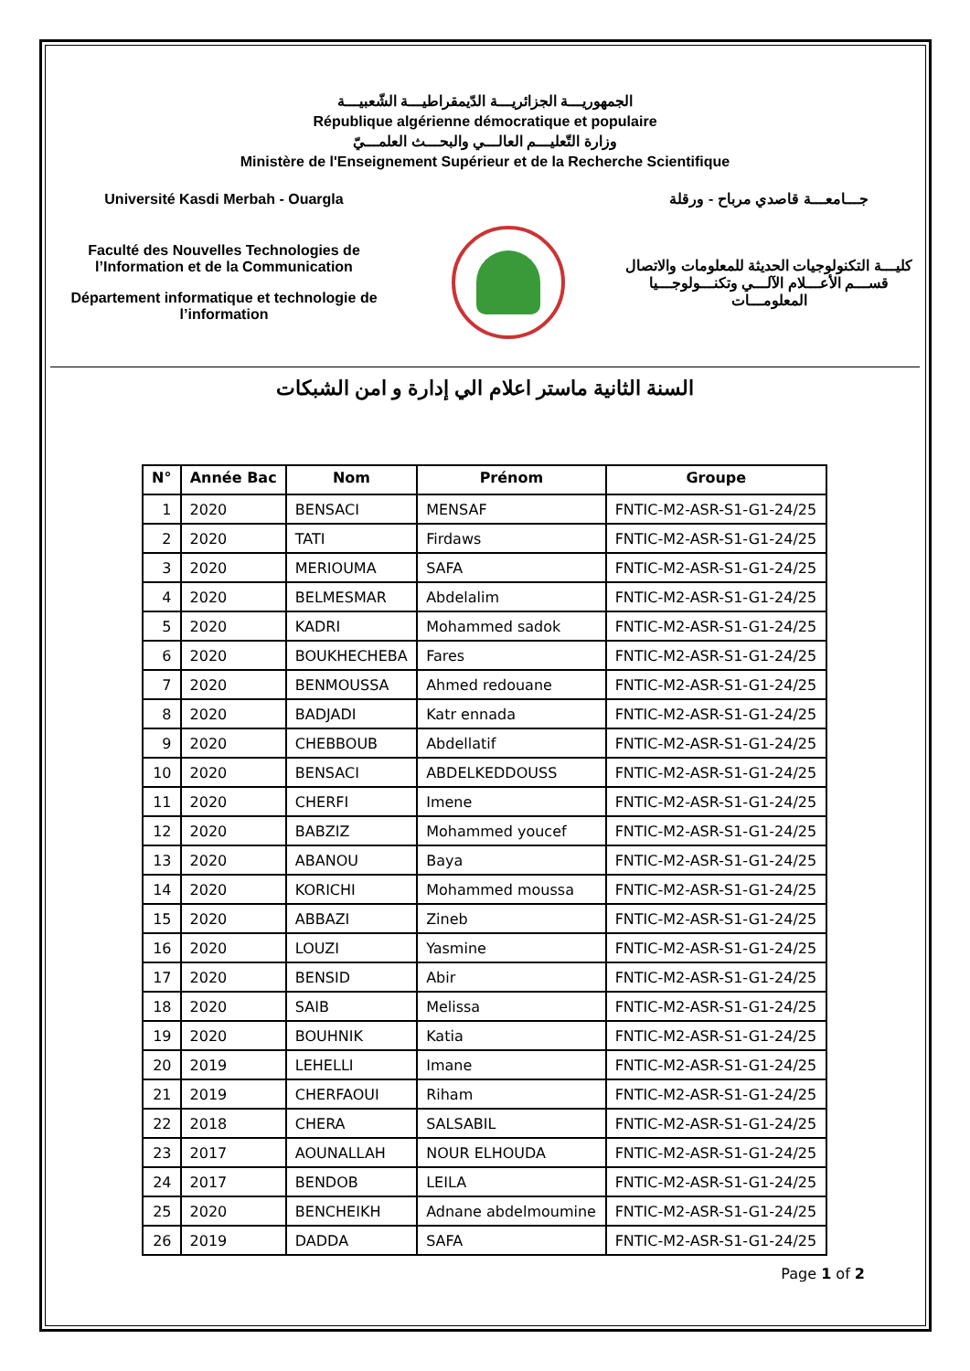الجمهوريـــة الجزائريـــة الدّيمقراطيـــة الشّعبيـــة
République algérienne démocratique et populaire
وزارة التّعليـــم العالـــي والبحـــث العلمـــيّ
Ministère de l'Enseignement Supérieur et de la Recherche Scientifique
Université Kasdi Merbah - Ouargla جـــامعـــة قاصدي مرباح - ورقلة
Faculté des Nouvelles Technologies de l’Information et de la Communication
Département informatique et technologie de l’information
كليـــة التكنولوجيات الحديثة للمعلومات والاتصال
قســـم الأعـــلام الآلـــي وتكنـــولوجـــيا المعلومـــات
السنة الثانية ماستر اعلام الي إدارة و امن الشبكات
| N° | Année Bac | Nom | Prénom | Groupe |
| --- | --- | --- | --- | --- |
| 1 | 2020 | BENSACI | MENSAF | FNTIC-M2-ASR-S1-G1-24/25 |
| 2 | 2020 | TATI | Firdaws | FNTIC-M2-ASR-S1-G1-24/25 |
| 3 | 2020 | MERIOUMA | SAFA | FNTIC-M2-ASR-S1-G1-24/25 |
| 4 | 2020 | BELMESMAR | Abdelalim | FNTIC-M2-ASR-S1-G1-24/25 |
| 5 | 2020 | KADRI | Mohammed sadok | FNTIC-M2-ASR-S1-G1-24/25 |
| 6 | 2020 | BOUKHECHEBA | Fares | FNTIC-M2-ASR-S1-G1-24/25 |
| 7 | 2020 | BENMOUSSA | Ahmed redouane | FNTIC-M2-ASR-S1-G1-24/25 |
| 8 | 2020 | BADJADI | Katr ennada | FNTIC-M2-ASR-S1-G1-24/25 |
| 9 | 2020 | CHEBBOUB | Abdellatif | FNTIC-M2-ASR-S1-G1-24/25 |
| 10 | 2020 | BENSACI | ABDELKEDDOUSS | FNTIC-M2-ASR-S1-G1-24/25 |
| 11 | 2020 | CHERFI | Imene | FNTIC-M2-ASR-S1-G1-24/25 |
| 12 | 2020 | BABZIZ | Mohammed youcef | FNTIC-M2-ASR-S1-G1-24/25 |
| 13 | 2020 | ABANOU | Baya | FNTIC-M2-ASR-S1-G1-24/25 |
| 14 | 2020 | KORICHI | Mohammed moussa | FNTIC-M2-ASR-S1-G1-24/25 |
| 15 | 2020 | ABBAZI | Zineb | FNTIC-M2-ASR-S1-G1-24/25 |
| 16 | 2020 | LOUZI | Yasmine | FNTIC-M2-ASR-S1-G1-24/25 |
| 17 | 2020 | BENSID | Abir | FNTIC-M2-ASR-S1-G1-24/25 |
| 18 | 2020 | SAIB | Melissa | FNTIC-M2-ASR-S1-G1-24/25 |
| 19 | 2020 | BOUHNIK | Katia | FNTIC-M2-ASR-S1-G1-24/25 |
| 20 | 2019 | LEHELLI | Imane | FNTIC-M2-ASR-S1-G1-24/25 |
| 21 | 2019 | CHERFAOUI | Riham | FNTIC-M2-ASR-S1-G1-24/25 |
| 22 | 2018 | CHERA | SALSABIL | FNTIC-M2-ASR-S1-G1-24/25 |
| 23 | 2017 | AOUNALLAH | NOUR ELHOUDA | FNTIC-M2-ASR-S1-G1-24/25 |
| 24 | 2017 | BENDOB | LEILA | FNTIC-M2-ASR-S1-G1-24/25 |
| 25 | 2020 | BENCHEIKH | Adnane abdelmoumine | FNTIC-M2-ASR-S1-G1-24/25 |
| 26 | 2019 | DADDA | SAFA | FNTIC-M2-ASR-S1-G1-24/25 |
Page 1 of 2